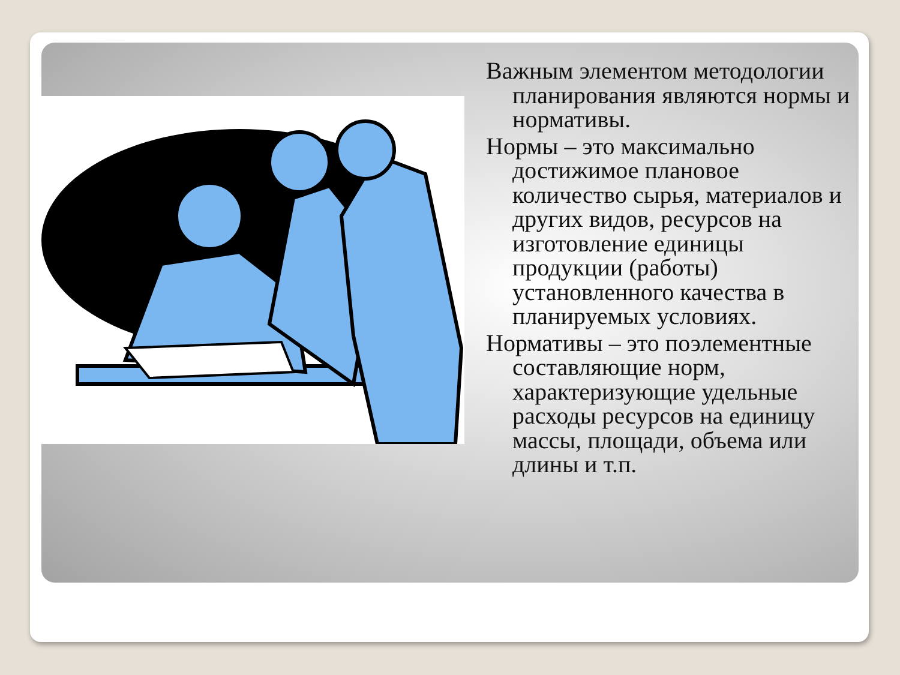Важным элементом методологии планирования являются нормы и нормативы.
Нормы – это максимально достижимое плановое количество сырья, материалов и других видов, ресурсов на изготовление единицы продукции (работы) установленного качества в планируемых условиях.
Нормативы – это поэлементные составляющие норм, характеризующие удельные расходы ресурсов на единицу массы, площади, объема или длины и т.п.